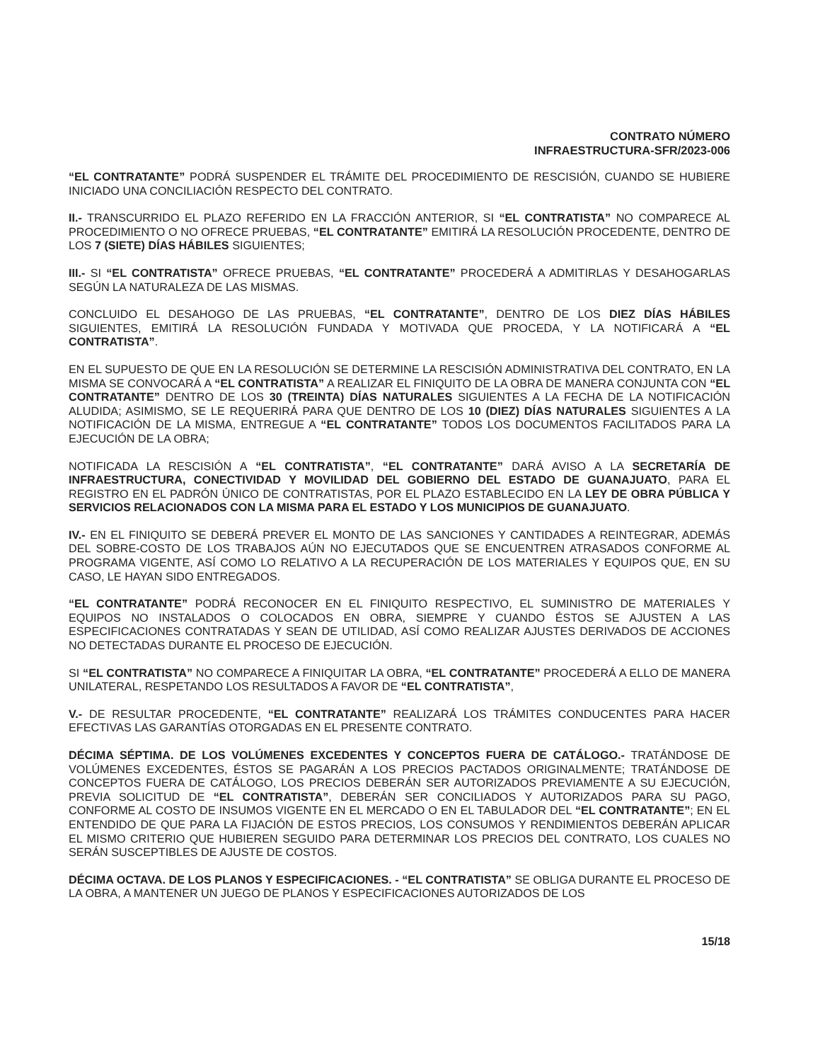CONTRATO NÚMERO
INFRAESTRUCTURA-SFR/2023-006
“EL CONTRATANTE” PODRÁ SUSPENDER EL TRÁMITE DEL PROCEDIMIENTO DE RESCISIÓN, CUANDO SE HUBIERE INICIADO UNA CONCILIACIÓN RESPECTO DEL CONTRATO.
II.- TRANSCURRIDO EL PLAZO REFERIDO EN LA FRACCIÓN ANTERIOR, SI “EL CONTRATISTA” NO COMPARECE AL PROCEDIMIENTO O NO OFRECE PRUEBAS, “EL CONTRATANTE” EMITIRÁ LA RESOLUCIÓN PROCEDENTE, DENTRO DE LOS 7 (SIETE) DÍAS HÁBILES SIGUIENTES;
III.- SI “EL CONTRATISTA” OFRECE PRUEBAS, “EL CONTRATANTE” PROCEDERÁ A ADMITIRLAS Y DESAHOGARLAS SEGÚN LA NATURALEZA DE LAS MISMAS.
CONCLUIDO EL DESAHOGO DE LAS PRUEBAS, “EL CONTRATANTE”, DENTRO DE LOS DIEZ DÍAS HÁBILES SIGUIENTES, EMITIRÁ LA RESOLUCIÓN FUNDADA Y MOTIVADA QUE PROCEDA, Y LA NOTIFICARÁ A “EL CONTRATISTA”.
EN EL SUPUESTO DE QUE EN LA RESOLUCIÓN SE DETERMINE LA RESCISIÓN ADMINISTRATIVA DEL CONTRATO, EN LA MISMA SE CONVOCARÁ A “EL CONTRATISTA” A REALIZAR EL FINIQUITO DE LA OBRA DE MANERA CONJUNTA CON “EL CONTRATANTE” DENTRO DE LOS 30 (TREINTA) DÍAS NATURALES SIGUIENTES A LA FECHA DE LA NOTIFICACIÓN ALUDIDA; ASIMISMO, SE LE REQUERIRÁ PARA QUE DENTRO DE LOS 10 (DIEZ) DÍAS NATURALES SIGUIENTES A LA NOTIFICACIÓN DE LA MISMA, ENTREGUE A “EL CONTRATANTE” TODOS LOS DOCUMENTOS FACILITADOS PARA LA EJECUCIÓN DE LA OBRA;
NOTIFICADA LA RESCISIÓN A “EL CONTRATISTA”, “EL CONTRATANTE” DARÁ AVISO A LA SECRETARÍA DE INFRAESTRUCTURA, CONECTIVIDAD Y MOVILIDAD DEL GOBIERNO DEL ESTADO DE GUANAJUATO, PARA EL REGISTRO EN EL PADRÓN ÚNICO DE CONTRATISTAS, POR EL PLAZO ESTABLECIDO EN LA LEY DE OBRA PÚBLICA Y SERVICIOS RELACIONADOS CON LA MISMA PARA EL ESTADO Y LOS MUNICIPIOS DE GUANAJUATO.
IV.- EN EL FINIQUITO SE DEBERÁ PREVER EL MONTO DE LAS SANCIONES Y CANTIDADES A REINTEGRAR, ADEMÁS DEL SOBRE-COSTO DE LOS TRABAJOS AÚN NO EJECUTADOS QUE SE ENCUENTREN ATRASADOS CONFORME AL PROGRAMA VIGENTE, ASÍ COMO LO RELATIVO A LA RECUPERACIÓN DE LOS MATERIALES Y EQUIPOS QUE, EN SU CASO, LE HAYAN SIDO ENTREGADOS.
“EL CONTRATANTE” PODRÁ RECONOCER EN EL FINIQUITO RESPECTIVO, EL SUMINISTRO DE MATERIALES Y EQUIPOS NO INSTALADOS O COLOCADOS EN OBRA, SIEMPRE Y CUANDO ÉSTOS SE AJUSTEN A LAS ESPECIFICACIONES CONTRATADAS Y SEAN DE UTILIDAD, ASÍ COMO REALIZAR AJUSTES DERIVADOS DE ACCIONES NO DETECTADAS DURANTE EL PROCESO DE EJECUCIÓN.
SI “EL CONTRATISTA” NO COMPARECE A FINIQUITAR LA OBRA, “EL CONTRATANTE” PROCEDERÁ A ELLO DE MANERA UNILATERAL, RESPETANDO LOS RESULTADOS A FAVOR DE “EL CONTRATISTA”,
V.- DE RESULTAR PROCEDENTE, “EL CONTRATANTE” REALIZARÁ LOS TRÁMITES CONDUCENTES PARA HACER EFECTIVAS LAS GARANTÍAS OTORGADAS EN EL PRESENTE CONTRATO.
DÉCIMA SÉPTIMA. DE LOS VOLÚMENES EXCEDENTES Y CONCEPTOS FUERA DE CATÁLOGO.- TRATÁNDOSE DE VOLÚMENES EXCEDENTES, ÉSTOS SE PAGARÁN A LOS PRECIOS PACTADOS ORIGINALMENTE; TRATÁNDOSE DE CONCEPTOS FUERA DE CATÁLOGO, LOS PRECIOS DEBERÁN SER AUTORIZADOS PREVIAMENTE A SU EJECUCIÓN, PREVIA SOLICITUD DE “EL CONTRATISTA”, DEBERÁN SER CONCILIADOS Y AUTORIZADOS PARA SU PAGO, CONFORME AL COSTO DE INSUMOS VIGENTE EN EL MERCADO O EN EL TABULADOR DEL “EL CONTRATANTE”; EN EL ENTENDIDO DE QUE PARA LA FIJACIÓN DE ESTOS PRECIOS, LOS CONSUMOS Y RENDIMIENTOS DEBERÁN APLICAR EL MISMO CRITERIO QUE HUBIEREN SEGUIDO PARA DETERMINAR LOS PRECIOS DEL CONTRATO, LOS CUALES NO SERÁN SUSCEPTIBLES DE AJUSTE DE COSTOS.
DÉCIMA OCTAVA. DE LOS PLANOS Y ESPECIFICACIONES. - “EL CONTRATISTA” SE OBLIGA DURANTE EL PROCESO DE LA OBRA, A MANTENER UN JUEGO DE PLANOS Y ESPECIFICACIONES AUTORIZADOS DE LOS
15/18